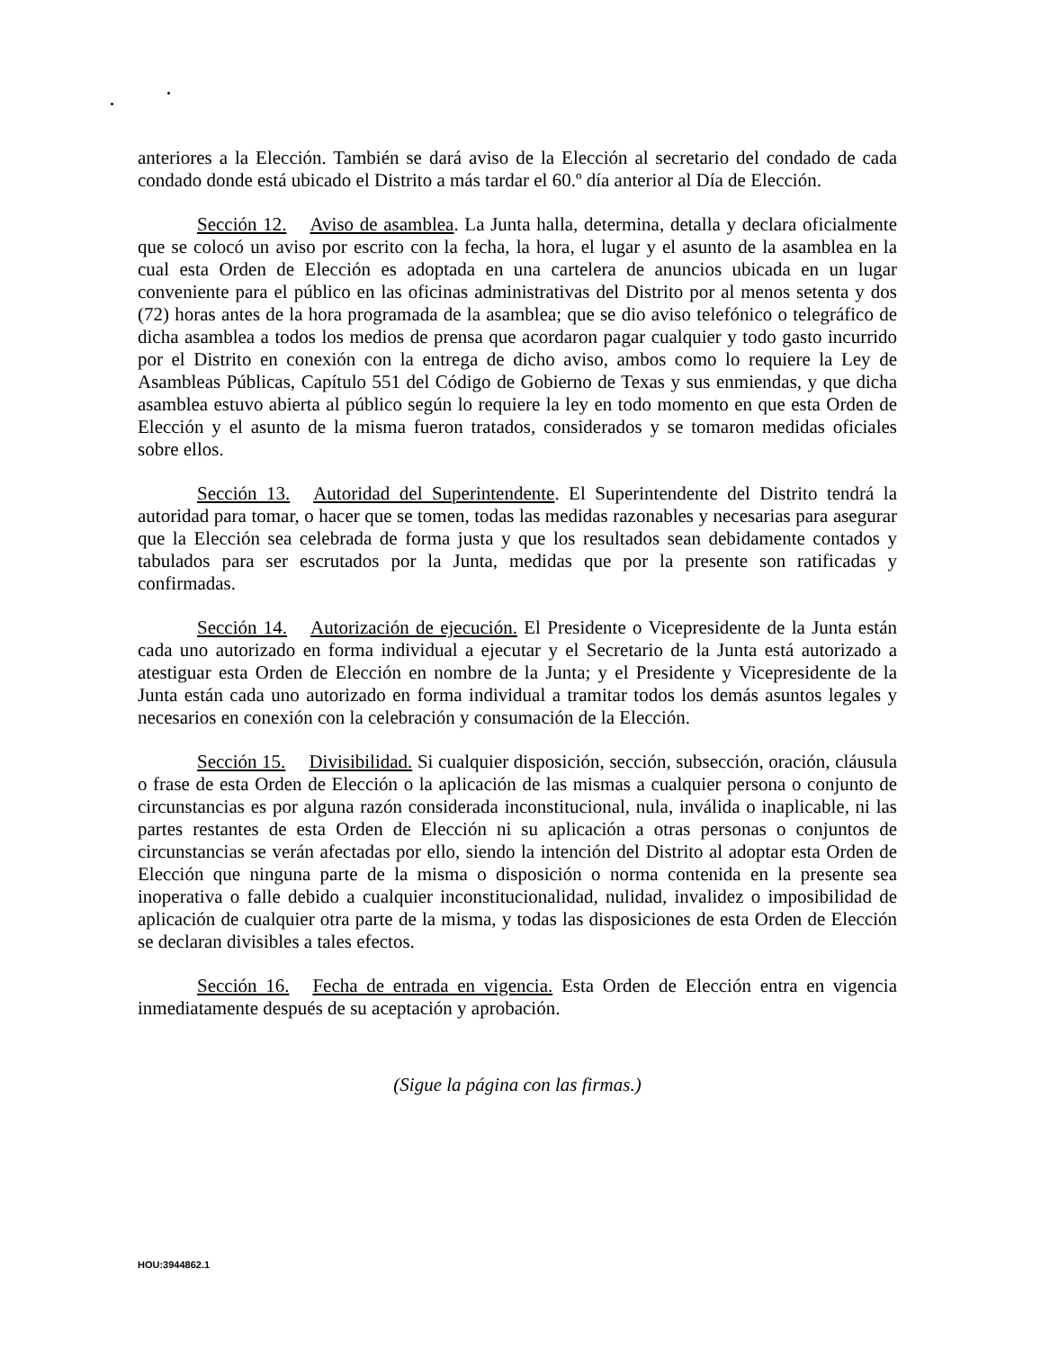anteriores a la Elección. También se dará aviso de la Elección al secretario del condado de cada condado donde está ubicado el Distrito a más tardar el 60.º día anterior al Día de Elección.
Sección 12. Aviso de asamblea. La Junta halla, determina, detalla y declara oficialmente que se colocó un aviso por escrito con la fecha, la hora, el lugar y el asunto de la asamblea en la cual esta Orden de Elección es adoptada en una cartelera de anuncios ubicada en un lugar conveniente para el público en las oficinas administrativas del Distrito por al menos setenta y dos (72) horas antes de la hora programada de la asamblea; que se dio aviso telefónico o telegráfico de dicha asamblea a todos los medios de prensa que acordaron pagar cualquier y todo gasto incurrido por el Distrito en conexión con la entrega de dicho aviso, ambos como lo requiere la Ley de Asambleas Públicas, Capítulo 551 del Código de Gobierno de Texas y sus enmiendas, y que dicha asamblea estuvo abierta al público según lo requiere la ley en todo momento en que esta Orden de Elección y el asunto de la misma fueron tratados, considerados y se tomaron medidas oficiales sobre ellos.
Sección 13. Autoridad del Superintendente. El Superintendente del Distrito tendrá la autoridad para tomar, o hacer que se tomen, todas las medidas razonables y necesarias para asegurar que la Elección sea celebrada de forma justa y que los resultados sean debidamente contados y tabulados para ser escrutados por la Junta, medidas que por la presente son ratificadas y confirmadas.
Sección 14. Autorización de ejecución. El Presidente o Vicepresidente de la Junta están cada uno autorizado en forma individual a ejecutar y el Secretario de la Junta está autorizado a atestiguar esta Orden de Elección en nombre de la Junta; y el Presidente y Vicepresidente de la Junta están cada uno autorizado en forma individual a tramitar todos los demás asuntos legales y necesarios en conexión con la celebración y consumación de la Elección.
Sección 15. Divisibilidad. Si cualquier disposición, sección, subsección, oración, cláusula o frase de esta Orden de Elección o la aplicación de las mismas a cualquier persona o conjunto de circunstancias es por alguna razón considerada inconstitucional, nula, inválida o inaplicable, ni las partes restantes de esta Orden de Elección ni su aplicación a otras personas o conjuntos de circunstancias se verán afectadas por ello, siendo la intención del Distrito al adoptar esta Orden de Elección que ninguna parte de la misma o disposición o norma contenida en la presente sea inoperativa o falle debido a cualquier inconstitucionalidad, nulidad, invalidez o imposibilidad de aplicación de cualquier otra parte de la misma, y todas las disposiciones de esta Orden de Elección se declaran divisibles a tales efectos.
Sección 16. Fecha de entrada en vigencia. Esta Orden de Elección entra en vigencia inmediatamente después de su aceptación y aprobación.
(Sigue la página con las firmas.)
HOU:3944862.1